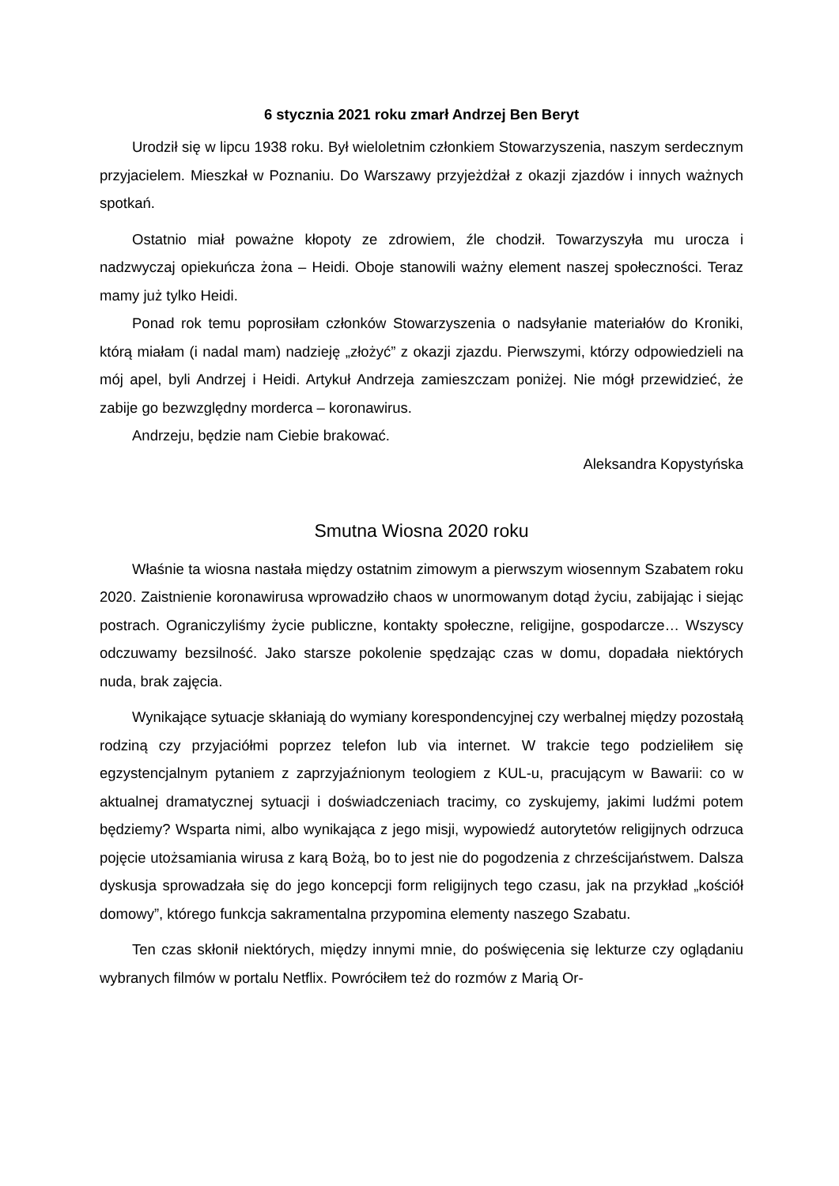6 stycznia 2021 roku zmarł Andrzej Ben Beryt
Urodził się w lipcu 1938 roku. Był wieloletnim członkiem Stowarzyszenia, naszym serdecznym przyjacielem. Mieszkał w Poznaniu. Do Warszawy przyjeżdżał z okazji zjazdów i innych ważnych spotkań.
Ostatnio miał poważne kłopoty ze zdrowiem, źle chodził. Towarzyszyła mu urocza i nadzwyczaj opiekuńcza żona – Heidi. Oboje stanowili ważny element naszej społeczności. Teraz mamy już tylko Heidi.
Ponad rok temu poprosiłam członków Stowarzyszenia o nadsyłanie materiałów do Kroniki, którą miałam (i nadal mam) nadzieję „złożyć” z okazji zjazdu. Pierwszymi, którzy odpowiedzieli na mój apel, byli Andrzej i Heidi. Artykuł Andrzeja zamieszczam poniżej. Nie mógł przewidzieć, że zabije go bezwzględny morderca – koronawirus.
Andrzeju, będzie nam Ciebie brakować.
Aleksandra Kopystyńska
Smutna Wiosna 2020 roku
Właśnie ta wiosna nastała między ostatnim zimowym a pierwszym wiosennym Szabatem roku 2020. Zaistnienie koronawirusa wprowadziło chaos w unormowanym dotąd życiu, zabijając i siejąc postrach. Ograniczyliśmy życie publiczne, kontakty społeczne, religijne, gospodarcze… Wszyscy odczuwamy bezsilność. Jako starsze pokolenie spędzając czas w domu, dopadała niektórych nuda, brak zajęcia.
Wynikające sytuacje skłaniają do wymiany korespondencyjnej czy werbalnej między pozostałą rodziną czy przyjaciółmi poprzez telefon lub via internet. W trakcie tego podzieliłem się egzystencjalnym pytaniem z zaprzyjaźnionym teologiem z KUL-u, pracującym w Bawarii: co w aktualnej dramatycznej sytuacji i doświadczeniach tracimy, co zyskujemy, jakimi ludźmi potem będziemy? Wsparta nimi, albo wynikająca z jego misji, wypowiedź autorytetów religijnych odrzuca pojęcie utożsamiania wirusa z karą Bożą, bo to jest nie do pogodzenia z chrześcijaństwem. Dalsza dyskusja sprowadzała się do jego koncepcji form religijnych tego czasu, jak na przykład „kościół domowy”, którego funkcja sakramentalna przypomina elementy naszego Szabatu.
Ten czas skłonił niektórych, między innymi mnie, do poświęcenia się lekturze czy oglądaniu wybranych filmów w portalu Netflix. Powróciłem też do rozmów z Marią Or-